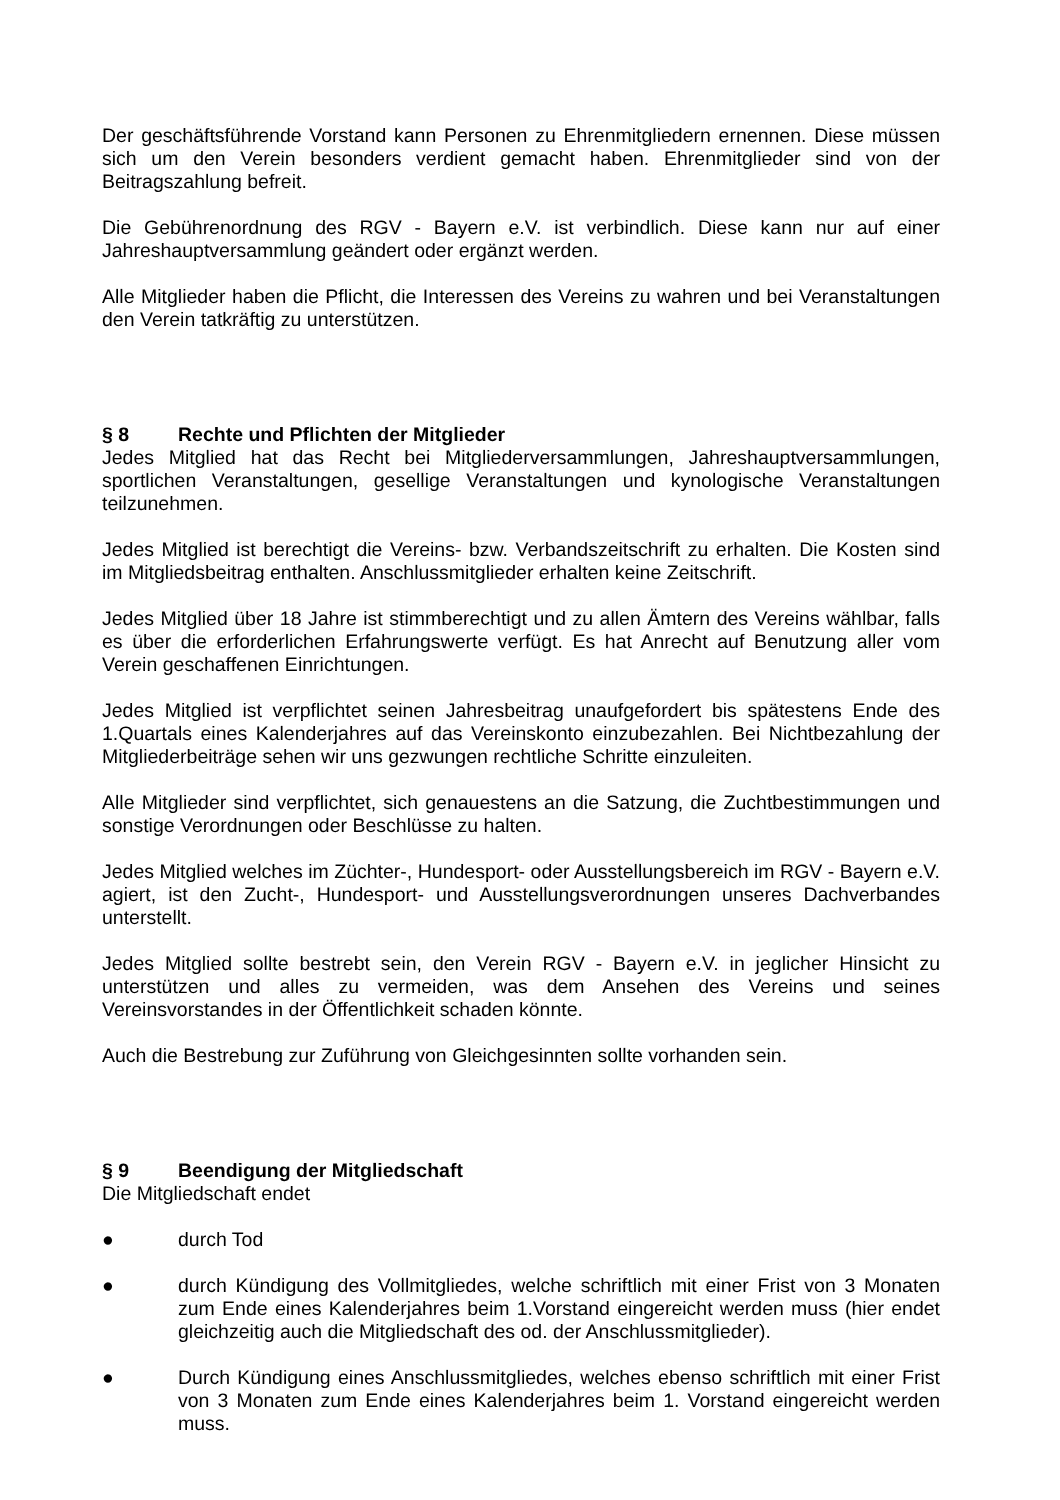Der geschäftsführende Vorstand kann Personen zu Ehrenmitgliedern ernennen. Diese müssen sich um den Verein besonders verdient gemacht haben. Ehrenmitglieder sind von der Beitragszahlung befreit.
Die Gebührenordnung des RGV - Bayern e.V. ist verbindlich. Diese kann nur auf einer Jahreshauptversammlung geändert oder ergänzt werden.
Alle Mitglieder haben die Pflicht, die Interessen des Vereins zu wahren und bei Veranstaltungen den Verein tatkräftig zu unterstützen.
§ 8 Rechte und Pflichten der Mitglieder
Jedes Mitglied hat das Recht bei Mitgliederversammlungen, Jahreshauptversammlungen, sportlichen Veranstaltungen, gesellige Veranstaltungen und kynologische Veranstaltungen teilzunehmen.
Jedes Mitglied ist berechtigt die Vereins- bzw. Verbandszeitschrift zu erhalten. Die Kosten sind im Mitgliedsbeitrag enthalten. Anschlussmitglieder erhalten keine Zeitschrift.
Jedes Mitglied über 18 Jahre ist stimmberechtigt und zu allen Ämtern des Vereins wählbar, falls es über die erforderlichen Erfahrungswerte verfügt. Es hat Anrecht auf Benutzung aller vom Verein geschaffenen Einrichtungen.
Jedes Mitglied ist verpflichtet seinen Jahresbeitrag unaufgefordert bis spätestens Ende des 1.Quartals eines Kalenderjahres auf das Vereinskonto einzubezahlen. Bei Nichtbezahlung der Mitgliederbeiträge sehen wir uns gezwungen rechtliche Schritte einzuleiten.
Alle Mitglieder sind verpflichtet, sich genauestens an die Satzung, die Zuchtbestimmungen und sonstige Verordnungen oder Beschlüsse zu halten.
Jedes Mitglied welches im Züchter-, Hundesport- oder Ausstellungsbereich im RGV - Bayern e.V. agiert, ist den Zucht-, Hundesport- und Ausstellungsverordnungen unseres Dachverbandes unterstellt.
Jedes Mitglied sollte bestrebt sein, den Verein RGV - Bayern e.V. in jeglicher Hinsicht zu unterstützen und alles zu vermeiden, was dem Ansehen des Vereins und seines Vereinsvorstandes in der Öffentlichkeit schaden könnte.
Auch die Bestrebung zur Zuführung von Gleichgesinnten sollte vorhanden sein.
§ 9 Beendigung der Mitgliedschaft
Die Mitgliedschaft endet
● durch Tod
● durch Kündigung des Vollmitgliedes, welche schriftlich mit einer Frist von 3 Monaten zum Ende eines Kalenderjahres beim 1.Vorstand eingereicht werden muss (hier endet gleichzeitig auch die Mitgliedschaft des od. der Anschlussmitglieder).
● Durch Kündigung eines Anschlussmitgliedes, welches ebenso schriftlich mit einer Frist von 3 Monaten zum Ende eines Kalenderjahres beim 1. Vorstand eingereicht werden muss.